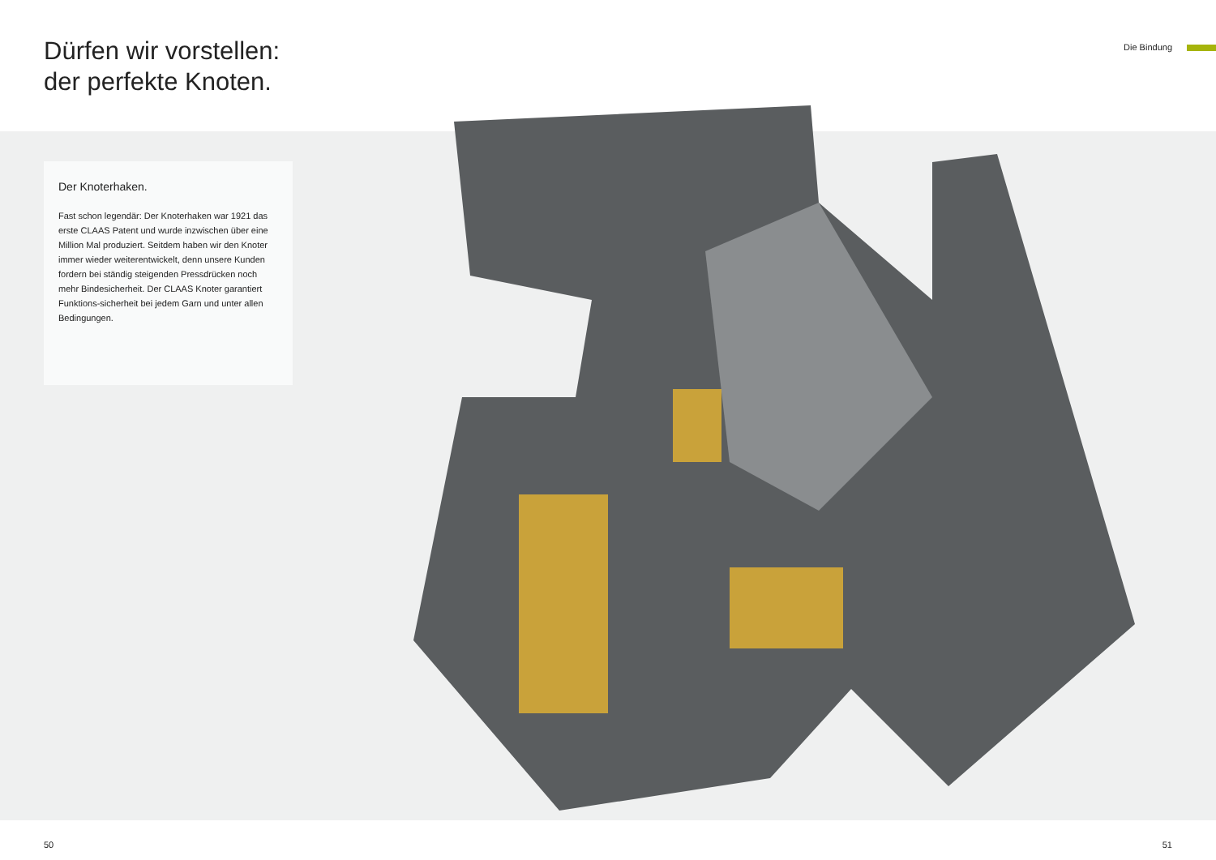Dürfen wir vorstellen:
der perfekte Knoten.
Die Bindung
Der Knoterhaken.
Fast schon legendär: Der Knoterhaken war 1921 das erste CLAAS Patent und wurde inzwischen über eine Million Mal produziert. Seitdem haben wir den Knoter immer wieder weiterentwickelt, denn unsere Kunden fordern bei ständig steigenden Pressdrücken noch mehr Bindesicherheit. Der CLAAS Knoter garantiert Funktions-sicherheit bei jedem Garn und unter allen Bedingungen.
50 51